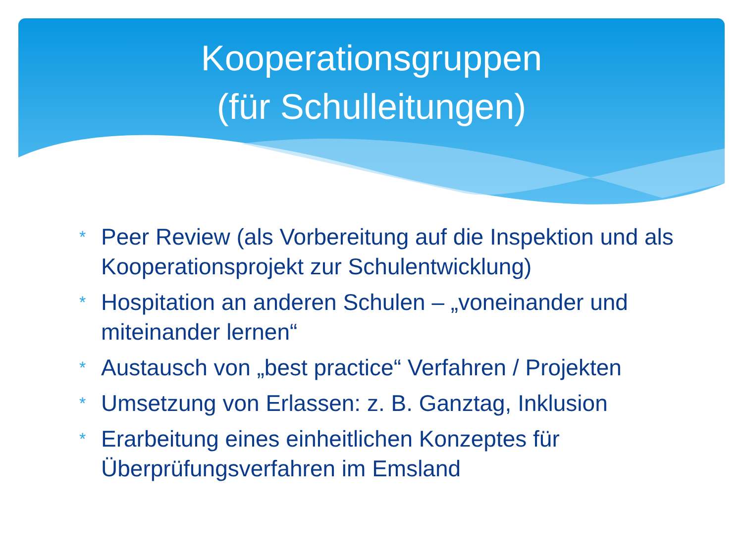Kooperationsgruppen
(für Schulleitungen)
* Peer Review (als Vorbereitung auf die Inspektion und als Kooperationsprojekt zur Schulentwicklung)
* Hospitation an anderen Schulen – „voneinander und miteinander lernen“
* Austausch von „best practice“ Verfahren / Projekten
* Umsetzung von Erlassen: z. B. Ganztag, Inklusion
* Erarbeitung eines einheitlichen Konzeptes für Überprüfungsverfahren im Emsland